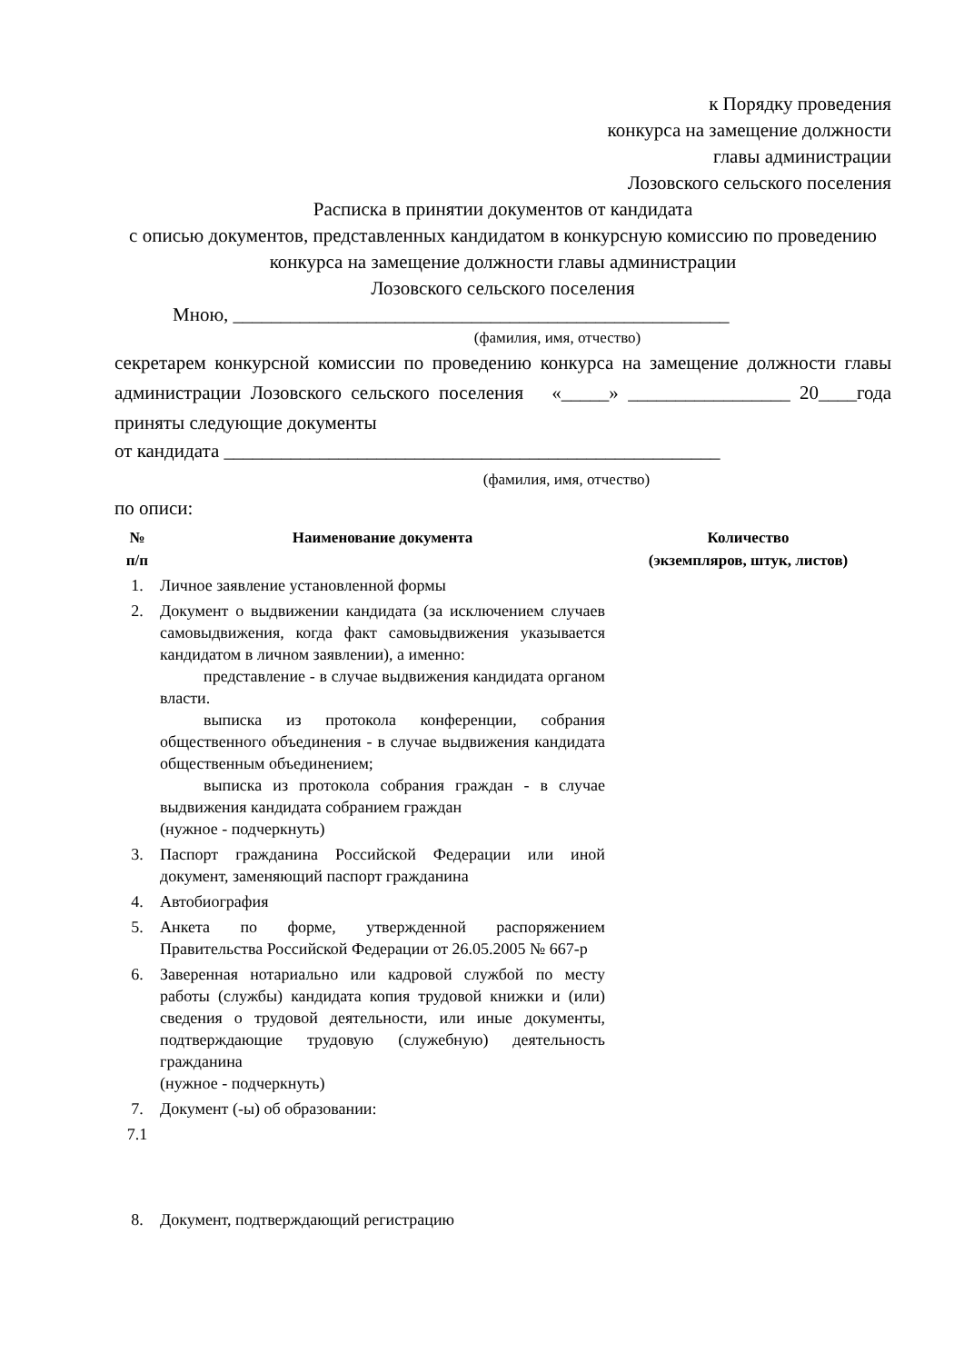к Порядку проведения
конкурса на замещение должности
главы администрации
Лозовского сельского поселения
Расписка в принятии документов от кандидата
с описью документов, представленных кандидатом в конкурсную комиссию по проведению конкурса на замещение должности главы администрации
Лозовского сельского поселения
Мною, ____________________________________________________
(фамилия, имя, отчество)
секретарем конкурсной комиссии по проведению конкурса на замещение должности главы администрации Лозовского сельского поселения «_____» _________________ 20____года приняты следующие документы
от кандидата ____________________________________________________
(фамилия, имя, отчество)
по описи:
| № п/п | Наименование документа | Количество (экземпляров, штук, листов) |
| --- | --- | --- |
| 1. | Личное заявление установленной формы | |
| 2. | Документ о выдвижении кандидата (за исключением случаев самовыдвижения, когда факт самовыдвижения указывается кандидатом в личном заявлении), а именно: представление - в случае выдвижения кандидата органом власти. выписка из протокола конференции, собрания общественного объединения - в случае выдвижения кандидата общественным объединением; выписка из протокола собрания граждан - в случае выдвижения кандидата собранием граждан (нужное - подчеркнуть) | |
| 3. | Паспорт гражданина Российской Федерации или иной документ, заменяющий паспорт гражданина | |
| 4. | Автобиография | |
| 5. | Анкета по форме, утвержденной распоряжением Правительства Российской Федерации от 26.05.2005 № 667-р | |
| 6. | Заверенная нотариально или кадровой службой по месту работы (службы) кандидата копия трудовой книжки и (или) сведения о трудовой деятельности, или иные документы, подтверждающие трудовую (служебную) деятельность гражданина (нужное - подчеркнуть) | |
| 7. | Документ (-ы) об образовании: | |
| 7.1 | | |
| 8. | Документ, подтверждающий регистрацию | |